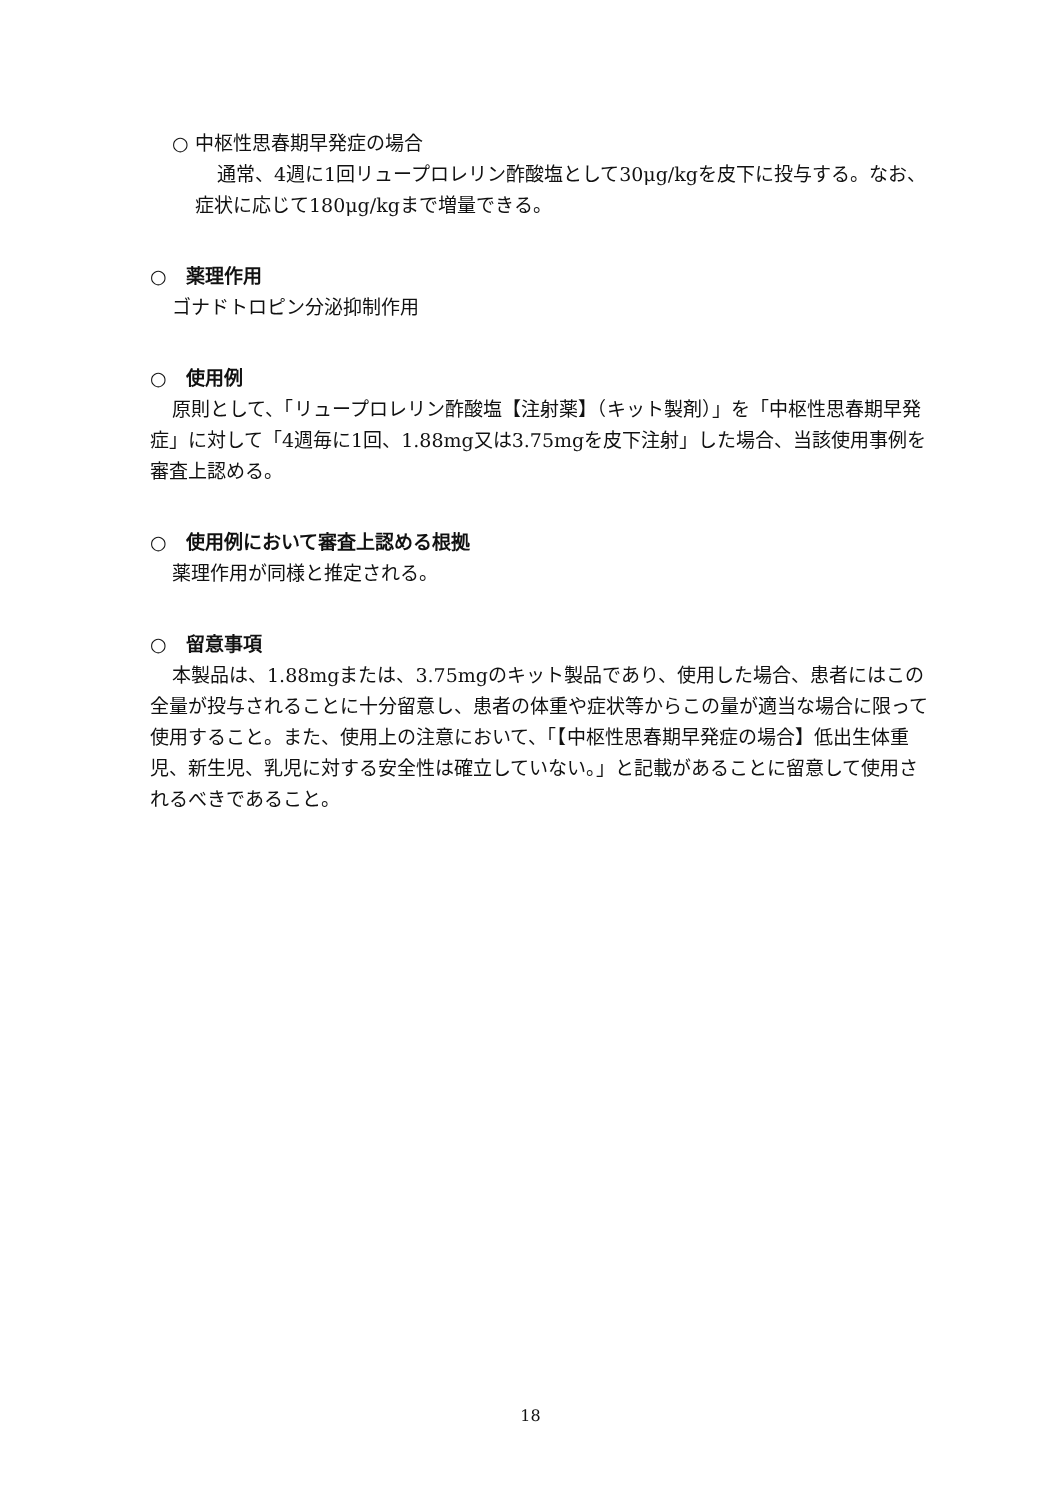○ 中枢性思春期早発症の場合
通常、4週に1回リュープロレリン酢酸塩として30μg/kgを皮下に投与する。なお、症状に応じて180μg/kgまで増量できる。
○　薬理作用
ゴナドトロピン分泌抑制作用
○　使用例
原則として、「リュープロレリン酢酸塩【注射薬】（キット製剤）」を「中枢性思春期早発症」に対して「4週毎に1回、1.88mg又は3.75mgを皮下注射」した場合、当該使用事例を審査上認める。
○　使用例において審査上認める根拠
薬理作用が同様と推定される。
○　留意事項
本製品は、1.88mgまたは、3.75mgのキット製品であり、使用した場合、患者にはこの全量が投与されることに十分留意し、患者の体重や症状等からこの量が適当な場合に限って使用すること。また、使用上の注意において、「【中枢性思春期早発症の場合】低出生体重児、新生児、乳児に対する安全性は確立していない。」と記載があることに留意して使用されるべきであること。
18